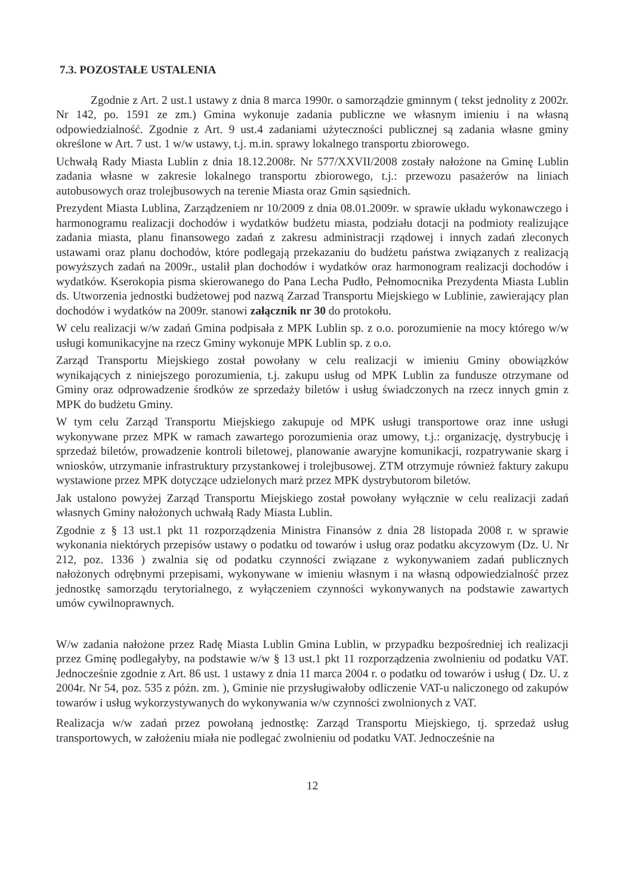7.3. POZOSTAŁE USTALENIA
Zgodnie z Art. 2 ust.1 ustawy z dnia 8 marca 1990r. o samorządzie gminnym ( tekst jednolity z 2002r. Nr 142, po. 1591 ze zm.) Gmina wykonuje zadania publiczne we własnym imieniu i na własną odpowiedzialność. Zgodnie z Art. 9 ust.4 zadaniami użyteczności publicznej są zadania własne gminy określone w Art. 7 ust. 1 w/w ustawy, t.j. m.in. sprawy lokalnego transportu zbiorowego.
Uchwałą Rady Miasta Lublin z dnia 18.12.2008r. Nr 577/XXVII/2008 zostały nałożone na Gminę Lublin zadania własne w zakresie lokalnego transportu zbiorowego, t.j.: przewozu pasażerów na liniach autobusowych oraz trolejbusowych na terenie Miasta oraz Gmin sąsiednich.
Prezydent Miasta Lublina, Zarządzeniem nr 10/2009 z dnia 08.01.2009r. w sprawie układu wykonawczego i harmonogramu realizacji dochodów i wydatków budżetu miasta, podziału dotacji na podmioty realizujące zadania miasta, planu finansowego zadań z zakresu administracji rządowej i innych zadań zleconych ustawami oraz planu dochodów, które podlegają przekazaniu do budżetu państwa związanych z realizacją powyższych zadań na 2009r., ustalił plan dochodów i wydatków oraz harmonogram realizacji dochodów i wydatków. Kserokopia pisma skierowanego do Pana Lecha Pudło, Pełnomocnika Prezydenta Miasta Lublin ds. Utworzenia jednostki budżetowej pod nazwą Zarzad Transportu Miejskiego w Lublinie, zawierający plan dochodów i wydatków na 2009r. stanowi załącznik nr 30 do protokołu.
W celu realizacji w/w zadań Gmina podpisała z MPK Lublin sp. z o.o. porozumienie na mocy którego w/w usługi komunikacyjne na rzecz Gminy wykonuje MPK Lublin sp. z o.o.
Zarząd Transportu Miejskiego został powołany w celu realizacji w imieniu Gminy obowiązków wynikających z niniejszego porozumienia, t.j. zakupu usług od MPK Lublin za fundusze otrzymane od Gminy oraz odprowadzenie środków ze sprzedaży biletów i usług świadczonych na rzecz innych gmin z MPK do budżetu Gminy.
W tym celu Zarząd Transportu Miejskiego zakupuje od MPK usługi transportowe oraz inne usługi wykonywane przez MPK w ramach zawartego porozumienia oraz umowy, t.j.: organizację, dystrybucję i sprzedaż biletów, prowadzenie kontroli biletowej, planowanie awaryjne komunikacji, rozpatrywanie skarg i wniosków, utrzymanie infrastruktury przystankowej i trolejbusowej. ZTM otrzymuje również faktury zakupu wystawione przez MPK dotyczące udzielonych marż przez MPK dystrybutorom biletów.
Jak ustalono powyżej Zarząd Transportu Miejskiego został powołany wyłącznie w celu realizacji zadań własnych Gminy nałożonych uchwałą Rady Miasta Lublin.
Zgodnie z § 13 ust.1 pkt 11 rozporządzenia Ministra Finansów z dnia 28 listopada 2008 r. w sprawie wykonania niektórych przepisów ustawy o podatku od towarów i usług oraz podatku akcyzowym (Dz. U. Nr 212, poz. 1336 ) zwalnia się od podatku czynności związane z wykonywaniem zadań publicznych nałożonych odrębnymi przepisami, wykonywane w imieniu własnym i na własną odpowiedzialność przez jednostkę samorządu terytorialnego, z wyłączeniem czynności wykonywanych na podstawie zawartych umów cywilnoprawnych.
W/w zadania nałożone przez Radę Miasta Lublin Gmina Lublin, w przypadku bezpośredniej ich realizacji przez Gminę podlegałyby, na podstawie w/w § 13 ust.1 pkt 11 rozporządzenia zwolnieniu od podatku VAT. Jednocześnie zgodnie z Art. 86 ust. 1 ustawy z dnia 11 marca 2004 r. o podatku od towarów i usług ( Dz. U. z 2004r. Nr 54, poz. 535 z późn. zm. ), Gminie nie przysługiwałoby odliczenie VAT-u naliczonego od zakupów towarów i usług wykorzystywanych do wykonywania w/w czynności zwolnionych z VAT.
Realizacja w/w zadań przez powołaną jednostkę: Zarząd Transportu Miejskiego, tj. sprzedaż usług transportowych, w założeniu miała nie podlegać zwolnieniu od podatku VAT. Jednocześnie na
12